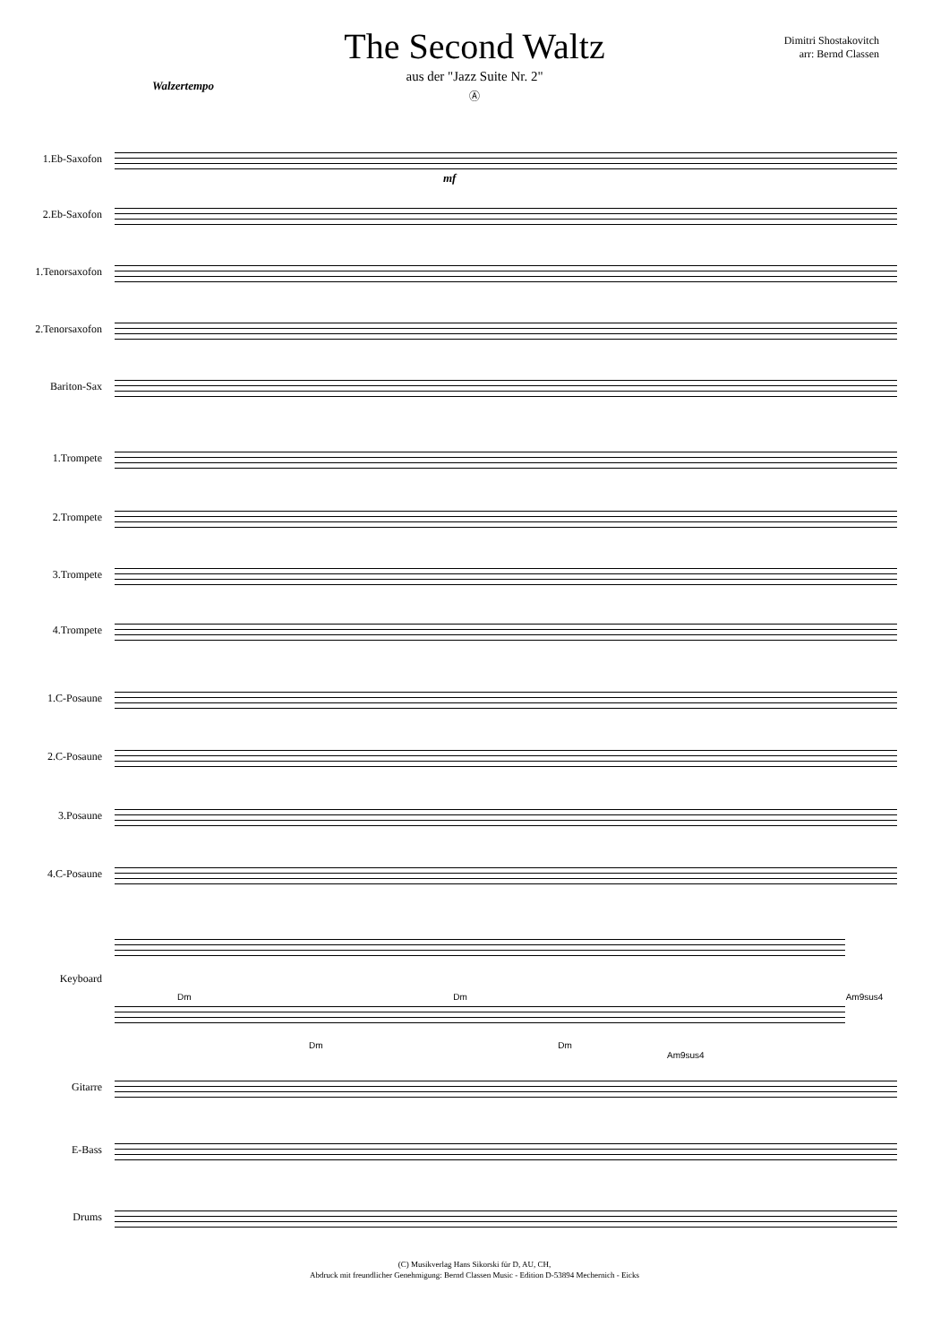The Second Waltz
aus der "Jazz Suite Nr. 2"
Ⓐ
Dimitri Shostakovitch
arr: Bernd Classen
Walzertempo
1.Eb-Saxofon
mf
2.Eb-Saxofon
1.Tenorsaxofon
2.Tenorsaxofon
Bariton-Sax
1.Trompete
2.Trompete
3.Trompete
4.Trompete
1.C-Posaune
2.C-Posaune
3.Posaune
4.C-Posaune
Keyboard
Dm Dm Am9sus4
Dm Dm Am9sus4
Gitarre
E-Bass
Drums
(C) Musikverlag Hans Sikorski für D, AU, CH,
Abdruck mit freundlicher Genehmigung: Bernd Classen Music - Edition D-53894 Mechernich - Eicks